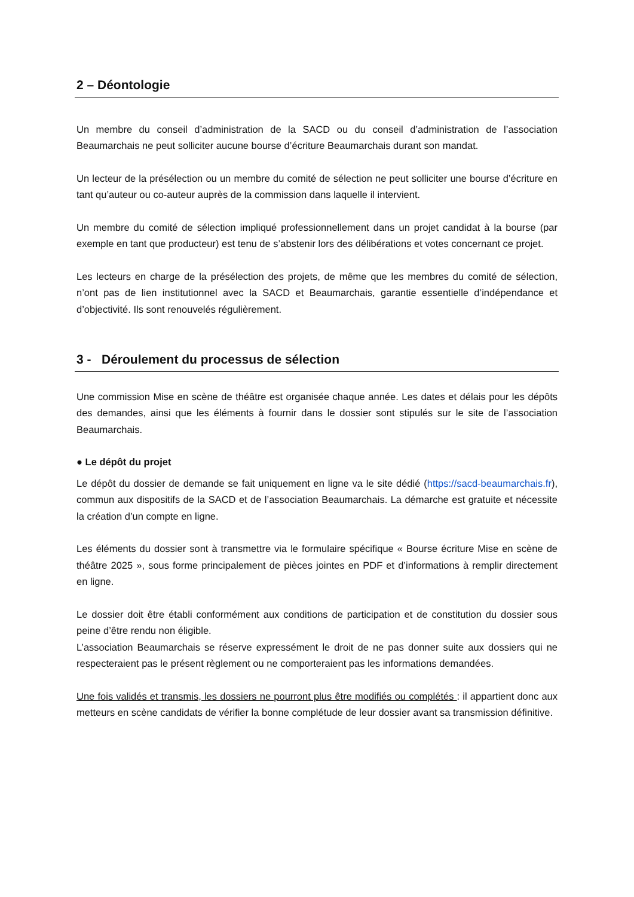2 – Déontologie
Un membre du conseil d’administration de la SACD ou du conseil d’administration de l’association Beaumarchais ne peut solliciter aucune bourse d’écriture Beaumarchais durant son mandat.
Un lecteur de la présélection ou un membre du comité de sélection ne peut solliciter une bourse d’écriture en tant qu’auteur ou co-auteur auprès de la commission dans laquelle il intervient.
Un membre du comité de sélection impliqué professionnellement dans un projet candidat à la bourse (par exemple en tant que producteur) est tenu de s’abstenir lors des délibérations et votes concernant ce projet.
Les lecteurs en charge de la présélection des projets, de même que les membres du comité de sélection, n’ont pas de lien institutionnel avec la SACD et Beaumarchais, garantie essentielle d’indépendance et d’objectivité. Ils sont renouvelés régulièrement.
3 - Déroulement du processus de sélection
Une commission Mise en scène de théâtre est organisée chaque année. Les dates et délais pour les dépôts des demandes, ainsi que les éléments à fournir dans le dossier sont stipulés sur le site de l’association Beaumarchais.
● Le dépôt du projet
Le dépôt du dossier de demande se fait uniquement en ligne va le site dédié (https://sacd-beaumarchais.fr), commun aux dispositifs de la SACD et de l’association Beaumarchais. La démarche est gratuite et nécessite la création d’un compte en ligne.
Les éléments du dossier sont à transmettre via le formulaire spécifique « Bourse écriture Mise en scène de théâtre 2025 », sous forme principalement de pièces jointes en PDF et d’informations à remplir directement en ligne.
Le dossier doit être établi conformément aux conditions de participation et de constitution du dossier sous peine d’être rendu non éligible.
L’association Beaumarchais se réserve expressément le droit de ne pas donner suite aux dossiers qui ne respecteraient pas le présent règlement ou ne comporteraient pas les informations demandées.
Une fois validés et transmis, les dossiers ne pourront plus être modifiés ou complétés : il appartient donc aux metteurs en scène candidats de vérifier la bonne complétude de leur dossier avant sa transmission définitive.